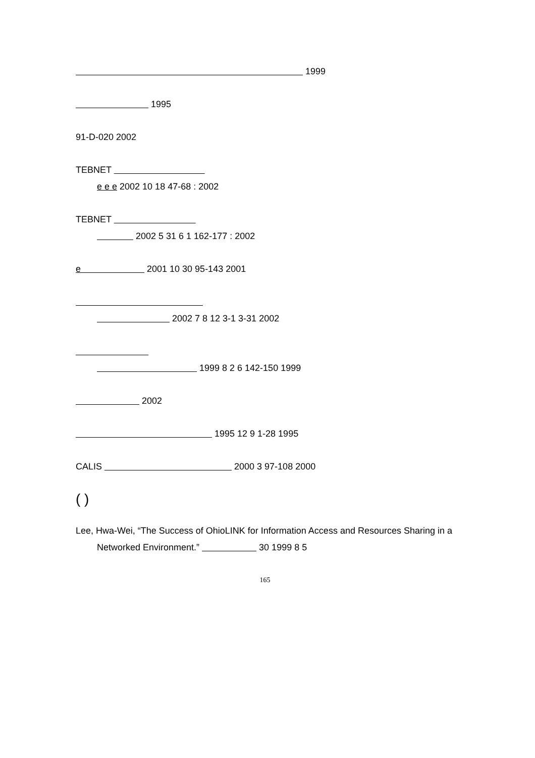1999
　　　　　　　　 1995
91-D-020 2002
TEBNET 　　　　　　　　　　
e e e 2002 10 18 47-68 : 2002
TEBNET 　　　　　　　　　
　　　　 2002 5 31 6 1 162-177 : 2002
e　　　　　　　 2001 10 30 95-143 2001
　　　　　　　　　　　　　　
　　　　　　　　 2002 7 8 12 3-1 3-31 2002
　　　　　　　　
　　　　　　　　　　　 1999 8 2 6 142-150 1999
　　　　　　　 2002
　　　　　　　　　　　　　　　 1995 12 9 1-28 1995
CALIS 　　　　　　　　　　　　　　 2000 3 97-108 2000
( )
Lee, Hwa-Wei, “The Success of OhioLINK for Information Access and Resources Sharing in a Networked Environment.” 　　　　　　 30 1999 8 5
165